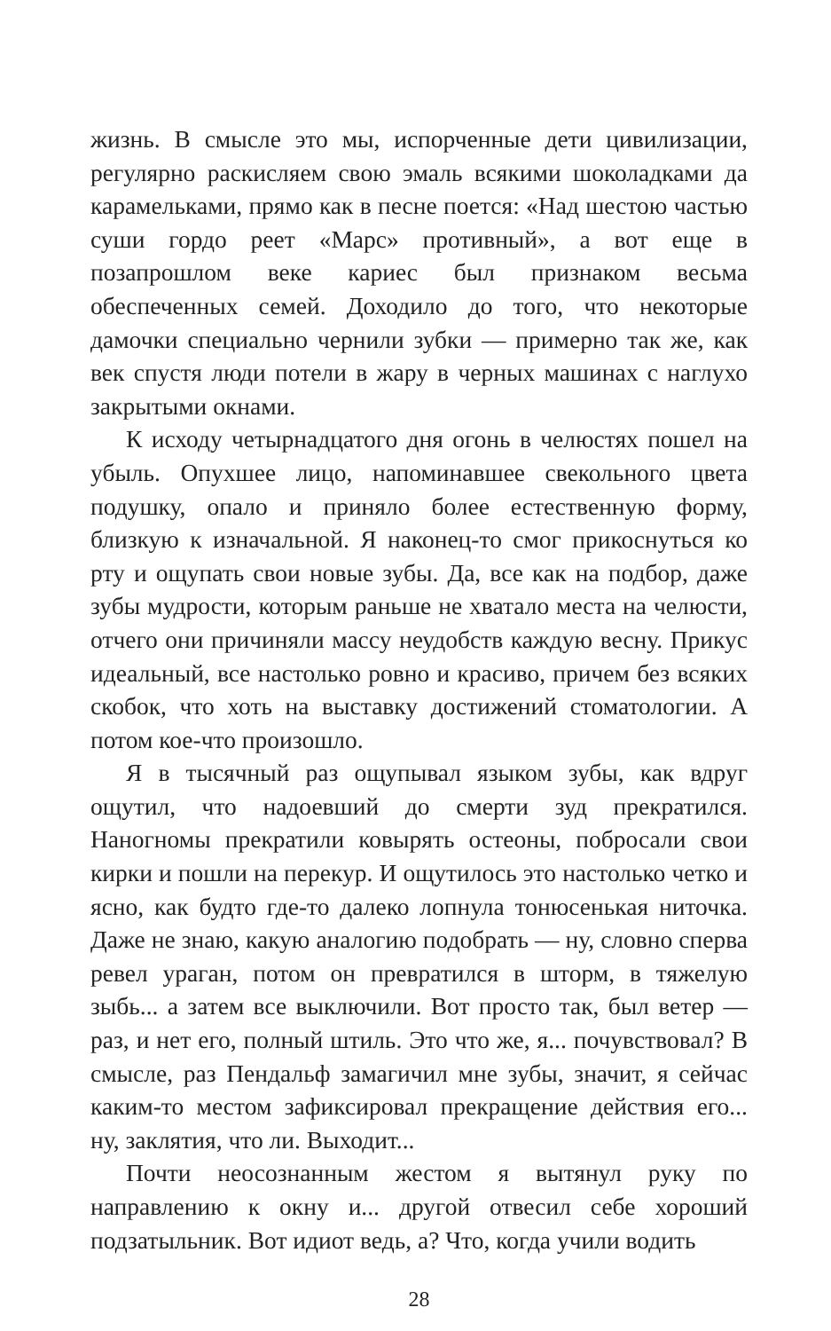жизнь. В смысле это мы, испорченные дети цивилизации, регулярно раскисляем свою эмаль всякими шоколадками да карамельками, прямо как в песне поется: «Над шестою частью суши гордо реет «Марс» противный», а вот еще в позапрошлом веке кариес был признаком весьма обеспеченных семей. Доходило до того, что некоторые дамочки специально чернили зубки — примерно так же, как век спустя люди потели в жару в черных машинах с наглухо закрытыми окнами.
К исходу четырнадцатого дня огонь в челюстях пошел на убыль. Опухшее лицо, напоминавшее свекольного цвета подушку, опало и приняло более естественную форму, близкую к изначальной. Я наконец-то смог прикоснуться ко рту и ощупать свои новые зубы. Да, все как на подбор, даже зубы мудрости, которым раньше не хватало места на челюсти, отчего они причиняли массу неудобств каждую весну. Прикус идеальный, все настолько ровно и красиво, причем без всяких скобок, что хоть на выставку достижений стоматологии. А потом кое-что произошло.
Я в тысячный раз ощупывал языком зубы, как вдруг ощутил, что надоевший до смерти зуд прекратился. Наногномы прекратили ковырять остеоны, побросали свои кирки и пошли на перекур. И ощутилось это настолько четко и ясно, как будто где-то далеко лопнула тонюсенькая ниточка. Даже не знаю, какую аналогию подобрать — ну, словно сперва ревел ураган, потом он превратился в шторм, в тяжелую зыбь... а затем все выключили. Вот просто так, был ветер — раз, и нет его, полный штиль. Это что же, я... почувствовал? В смысле, раз Пендальф замагичил мне зубы, значит, я сейчас каким-то местом зафиксировал прекращение действия его... ну, заклятия, что ли. Выходит...
Почти неосознанным жестом я вытянул руку по направлению к окну и... другой отвесил себе хороший подзатыльник. Вот идиот ведь, а? Что, когда учили водить
28